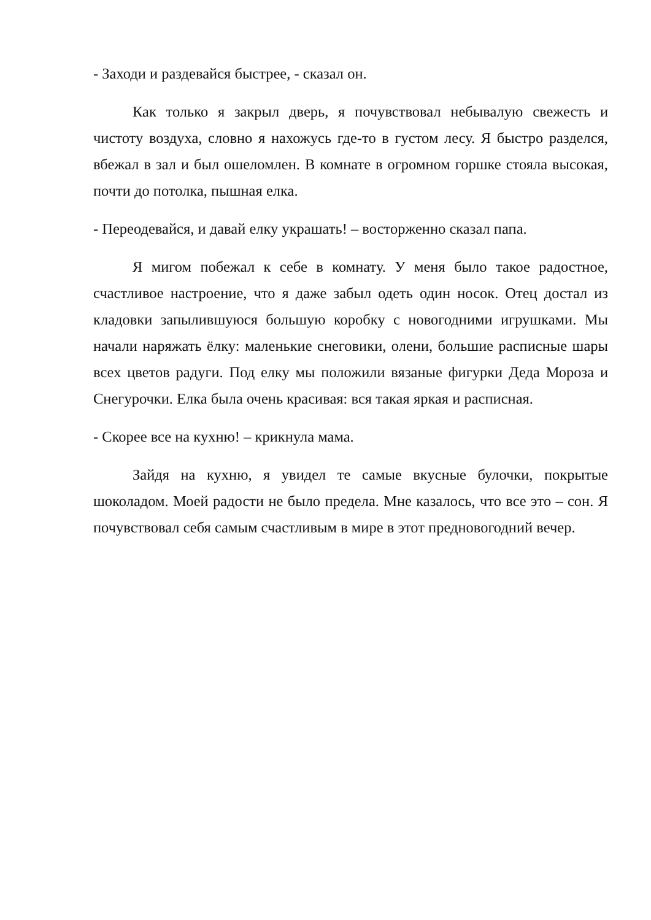- Заходи и раздевайся быстрее, - сказал он.
Как только я закрыл дверь, я почувствовал небывалую свежесть и чистоту воздуха, словно я нахожусь где-то в густом лесу. Я быстро разделся, вбежал в зал и был ошеломлен. В комнате в огромном горшке стояла высокая, почти до потолка, пышная елка.
- Переодевайся, и давай елку украшать! – восторженно сказал папа.
Я мигом побежал к себе в комнату. У меня было такое радостное, счастливое настроение, что я даже забыл одеть один носок. Отец достал из кладовки запылившуюся большую коробку с новогодними игрушками. Мы начали наряжать ёлку: маленькие снеговики, олени, большие расписные шары всех цветов радуги. Под елку мы положили вязаные фигурки Деда Мороза и Снегурочки. Елка была очень красивая: вся такая яркая и расписная.
- Скорее все на кухню! – крикнула мама.
Зайдя на кухню, я увидел те самые вкусные булочки, покрытые шоколадом. Моей радости не было предела. Мне казалось, что все это – сон. Я почувствовал себя самым счастливым в мире в этот предновогодний вечер.